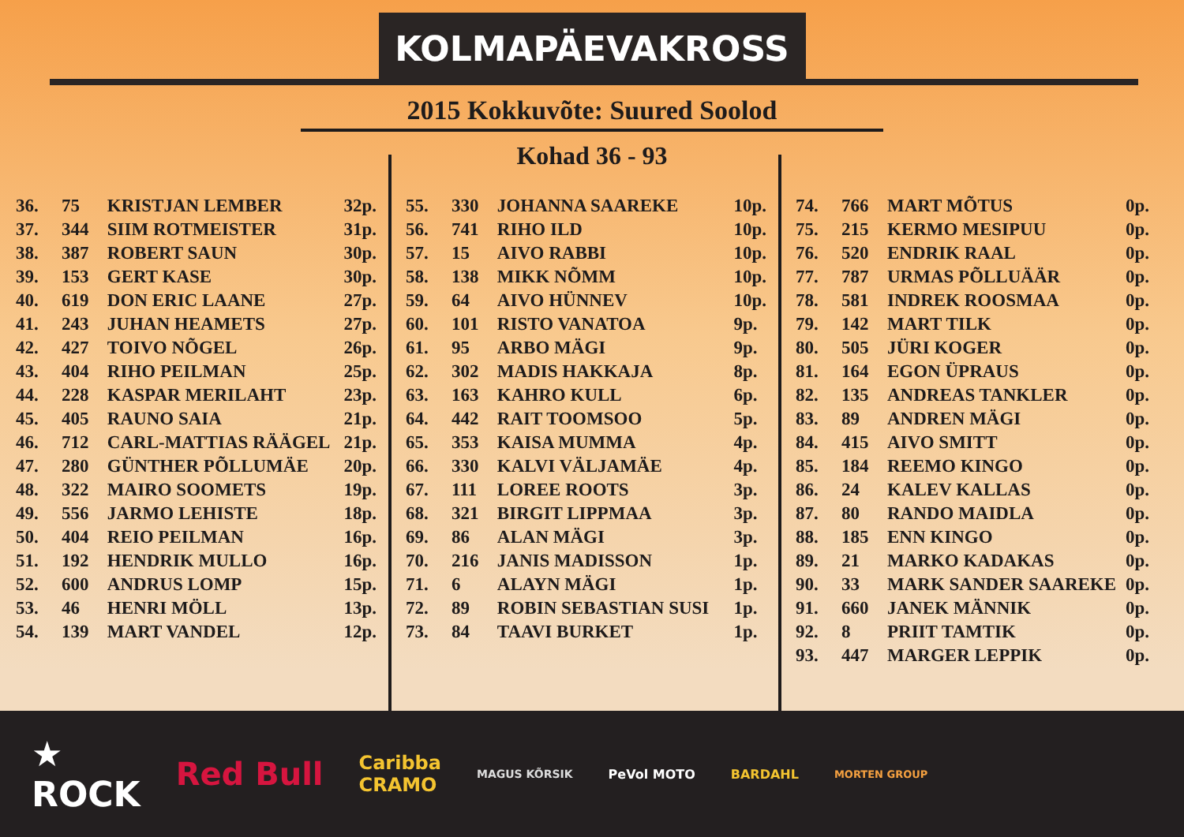KOLMAPÄEVAKROSS
2015 Kokkuvõte: Suured Soolod
Kohad 36 - 93
| 36. | 75 | KRISTJAN LEMBER | 32p. |
| 37. | 344 | SIIM ROTMEISTER | 31p. |
| 38. | 387 | ROBERT SAUN | 30p. |
| 39. | 153 | GERT KASE | 30p. |
| 40. | 619 | DON ERIC LAANE | 27p. |
| 41. | 243 | JUHAN HEAMETS | 27p. |
| 42. | 427 | TOIVO NÕGEL | 26p. |
| 43. | 404 | RIHO PEILMAN | 25p. |
| 44. | 228 | KASPAR MERILAHT | 23p. |
| 45. | 405 | RAUNO SAIA | 21p. |
| 46. | 712 | CARL-MATTIAS RÄÄGEL | 21p. |
| 47. | 280 | GÜNTHER PÕLLUMÄE | 20p. |
| 48. | 322 | MAIRO SOOMETS | 19p. |
| 49. | 556 | JARMO LEHISTE | 18p. |
| 50. | 404 | REIO PEILMAN | 16p. |
| 51. | 192 | HENDRIK MULLO | 16p. |
| 52. | 600 | ANDRUS LOMP | 15p. |
| 53. | 46 | HENRI MÖLL | 13p. |
| 54. | 139 | MART VANDEL | 12p. |
| 55. | 330 | JOHANNA SAAREKE | 10p. |
| 56. | 741 | RIHO ILD | 10p. |
| 57. | 15 | AIVO RABBI | 10p. |
| 58. | 138 | MIKK NÕMM | 10p. |
| 59. | 64 | AIVO HÜNNEV | 10p. |
| 60. | 101 | RISTO VANATOA | 9p. |
| 61. | 95 | ARBO MÄGI | 9p. |
| 62. | 302 | MADIS HAKKAJA | 8p. |
| 63. | 163 | KAHRO KULL | 6p. |
| 64. | 442 | RAIT TOOMSOO | 5p. |
| 65. | 353 | KAISA MUMMA | 4p. |
| 66. | 330 | KALVI VÄLJAMÄE | 4p. |
| 67. | 111 | LOREE ROOTS | 3p. |
| 68. | 321 | BIRGIT LIPPMAA | 3p. |
| 69. | 86 | ALAN MÄGI | 3p. |
| 70. | 216 | JANIS MADISSON | 1p. |
| 71. | 6 | ALAYN MÄGI | 1p. |
| 72. | 89 | ROBIN SEBASTIAN SUSI | 1p. |
| 73. | 84 | TAAVI BURKET | 1p. |
| 74. | 766 | MART MÕTUS | 0p. |
| 75. | 215 | KERMO MESIPUU | 0p. |
| 76. | 520 | ENDRIK RAAL | 0p. |
| 77. | 787 | URMAS PÕLLUÄÄR | 0p. |
| 78. | 581 | INDREK ROOSMAA | 0p. |
| 79. | 142 | MART TILK | 0p. |
| 80. | 505 | JÜRI KOGER | 0p. |
| 81. | 164 | EGON ÜPRAUS | 0p. |
| 82. | 135 | ANDREAS TANKLER | 0p. |
| 83. | 89 | ANDREN MÄGI | 0p. |
| 84. | 415 | AIVO SMITT | 0p. |
| 85. | 184 | REEMO KINGO | 0p. |
| 86. | 24 | KALEV KALLAS | 0p. |
| 87. | 80 | RANDO MAIDLA | 0p. |
| 88. | 185 | ENN KINGO | 0p. |
| 89. | 21 | MARKO KADAKAS | 0p. |
| 90. | 33 | MARK SANDER SAAREKE | 0p. |
| 91. | 660 | JANEK MÄNNIK | 0p. |
| 92. | 8 | PRIIT TAMTIK | 0p. |
| 93. | 447 | MARGER LEPPIK | 0p. |
★
ROCK Red Bull Caribba
CRAMO MAGUS KÕRSIK PeVol MOTO BARDAHL MORTEN GROUP